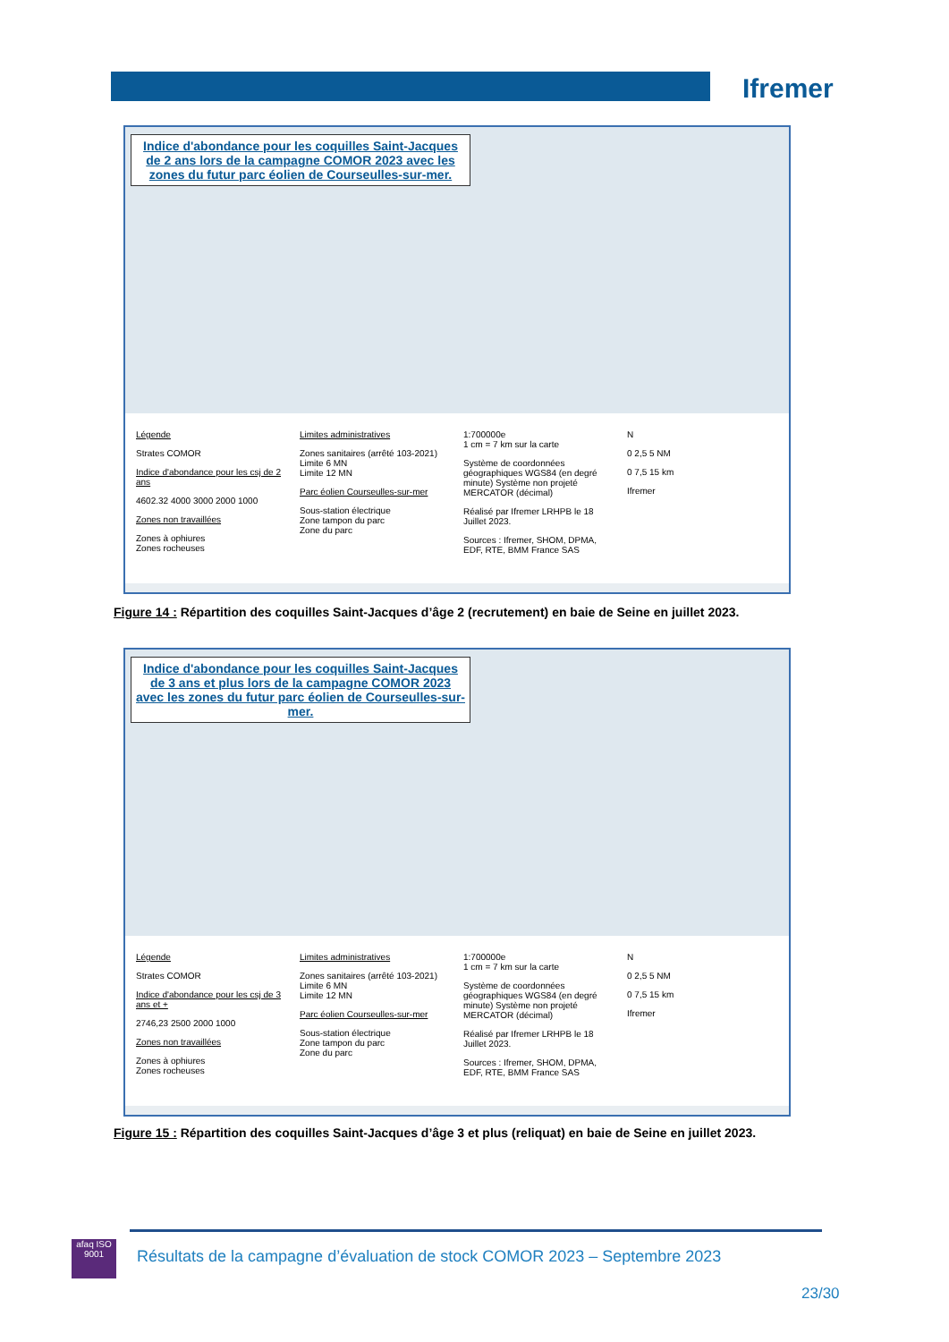Ifremer
Indice d'abondance pour les coquilles Saint-Jacques de 2 ans lors de la campagne COMOR 2023 avec les zones du futur parc éolien de Courseulles-sur-mer.
Légende
Strates COMOR
Indice d'abondance pour les csj de 2 ans
4602.32 4000 3000 2000 1000
Zones non travaillées
Zones à ophiures
Zones rocheuses
Limites administratives
Zones sanitaires (arrêté 103-2021)
Limite 6 MN
Limite 12 MN
Parc éolien Courseulles-sur-mer
Sous-station électrique
Zone tampon du parc
Zone du parc
1:700000e
1 cm = 7 km sur la carte
Système de coordonnées géographiques WGS84 (en degré minute) Système non projeté MERCATOR (décimal)
Réalisé par Ifremer LRHPB le 18 Juillet 2023.
Sources : Ifremer, SHOM, DPMA, EDF, RTE, BMM France SAS
N
0 2,5 5 NM
0 7,5 15 km
Ifremer
Figure 14 : Répartition des coquilles Saint-Jacques d’âge 2 (recrutement) en baie de Seine en juillet 2023.
Indice d'abondance pour les coquilles Saint-Jacques de 3 ans et plus lors de la campagne COMOR 2023 avec les zones du futur parc éolien de Courseulles-sur-mer.
Légende
Strates COMOR
Indice d'abondance pour les csj de 3 ans et +
2746,23 2500 2000 1000
Zones non travaillées
Zones à ophiures
Zones rocheuses
Limites administratives
Zones sanitaires (arrêté 103-2021)
Limite 6 MN
Limite 12 MN
Parc éolien Courseulles-sur-mer
Sous-station électrique
Zone tampon du parc
Zone du parc
1:700000e
1 cm = 7 km sur la carte
Système de coordonnées géographiques WGS84 (en degré minute) Système non projeté MERCATOR (décimal)
Réalisé par Ifremer LRHPB le 18 Juillet 2023.
Sources : Ifremer, SHOM, DPMA, EDF, RTE, BMM France SAS
N
0 2,5 5 NM
0 7,5 15 km
Ifremer
Figure 15 : Répartition des coquilles Saint-Jacques d’âge 3 et plus (reliquat) en baie de Seine en juillet 2023.
afaq ISO 9001
Résultats de la campagne d’évaluation de stock COMOR 2023 – Septembre 2023
23/30